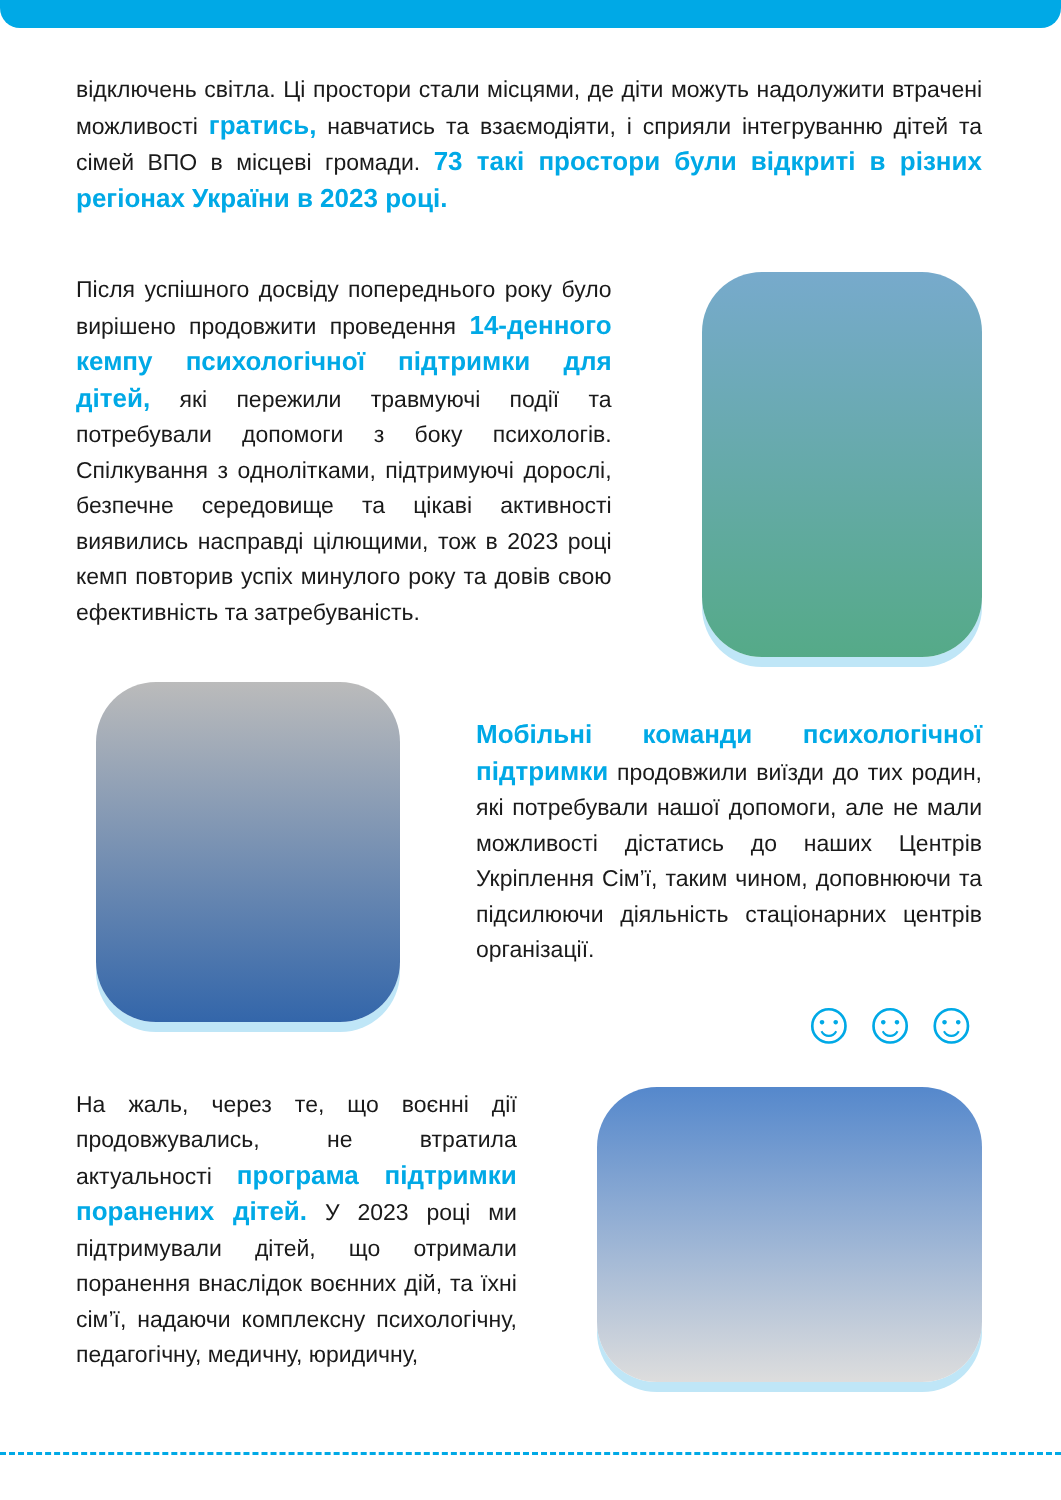відключень світла. Ці простори стали місцями, де діти можуть надолужити втрачені можливості гратись, навчатись та взаємодіяти, і сприяли інтегруванню дітей та сімей ВПО в місцеві громади. 73 такі простори були відкриті в різних регіонах України в 2023 році.
Після успішного досвіду попереднього року було вирішено продовжити проведення 14-денного кемпу психологічної підтримки для дітей, які пережили травмуючі події та потребували допомоги з боку психологів. Спілкування з однолітками, підтримуючі дорослі, безпечне середовище та цікаві активності виявились насправді цілющими, тож в 2023 році кемп повторив успіх минулого року та довів свою ефективність та затребуваність.
Мобільні команди психологічної підтримки продовжили виїзди до тих родин, які потребували нашої допомоги, але не мали можливості дістатись до наших Центрів Укріплення Сім’ї, таким чином, доповнюючи та підсилюючи діяльність стаціонарних центрів організації.
☺☺☺
На жаль, через те, що воєнні дії продовжувались, не втратила актуальності програма підтримки поранених дітей. У 2023 році ми підтримували дітей, що отримали поранення внаслідок воєнних дій, та їхні сім’ї, надаючи комплексну психологічну, педагогічну, медичну, юридичну,